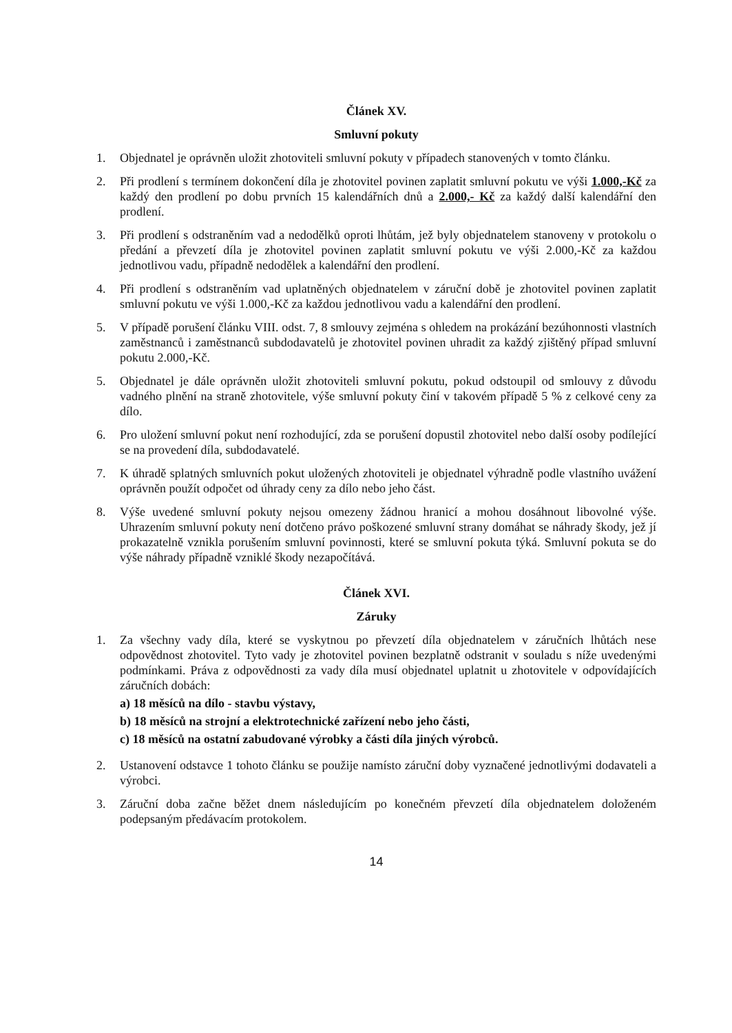Článek XV.
Smluvní pokuty
1. Objednatel je oprávněn uložit zhotoviteli smluvní pokuty v případech stanovených v tomto článku.
2. Při prodlení s termínem dokončení díla je zhotovitel povinen zaplatit smluvní pokutu ve výši 1.000,-Kč za každý den prodlení po dobu prvních 15 kalendářních dnů a 2.000,- Kč za každý další kalendářní den prodlení.
3. Při prodlení s odstraněním vad a nedodělků oproti lhůtám, jež byly objednatelem stanoveny v protokolu o předání a převzetí díla je zhotovitel povinen zaplatit smluvní pokutu ve výši 2.000,-Kč za každou jednotlivou vadu, případně nedodělek a kalendářní den prodlení.
4. Při prodlení s odstraněním vad uplatněných objednatelem v záruční době je zhotovitel povinen zaplatit smluvní pokutu ve výši 1.000,-Kč za každou jednotlivou vadu a kalendářní den prodlení.
5. V případě porušení článku VIII. odst. 7, 8 smlouvy zejména s ohledem na prokázání bezúhonnosti vlastních zaměstnanců i zaměstnanců subdodavatelů je zhotovitel povinen uhradit za každý zjištěný případ smluvní pokutu 2.000,-Kč.
5. Objednatel je dále oprávněn uložit zhotoviteli smluvní pokutu, pokud odstoupil od smlouvy z důvodu vadného plnění na straně zhotovitele, výše smluvní pokuty činí v takovém případě 5 % z celkové ceny za dílo.
6. Pro uložení smluvní pokut není rozhodující, zda se porušení dopustil zhotovitel nebo další osoby podílející se na provedení díla, subdodavatelé.
7. K úhradě splatných smluvních pokut uložených zhotoviteli je objednatel výhradně podle vlastního uvážení oprávněn použít odpočet od úhrady ceny za dílo nebo jeho část.
8. Výše uvedené smluvní pokuty nejsou omezeny žádnou hranicí a mohou dosáhnout libovolné výše. Uhrazením smluvní pokuty není dotčeno právo poškozené smluvní strany domáhat se náhrady škody, jež jí prokazatelně vznikla porušením smluvní povinnosti, které se smluvní pokuta týká. Smluvní pokuta se do výše náhrady případně vzniklé škody nezapočítává.
Článek XVI.
Záruky
1. Za všechny vady díla, které se vyskytnou po převzetí díla objednatelem v záručních lhůtách nese odpovědnost zhotovitel. Tyto vady je zhotovitel povinen bezplatně odstranit v souladu s níže uvedenými podmínkami. Práva z odpovědnosti za vady díla musí objednatel uplatnit u zhotovitele v odpovídajících záručních dobách:
a) 18 měsíců na dílo - stavbu výstavy,
b) 18 měsíců na strojní a elektrotechnické zařízení nebo jeho části,
c) 18 měsíců na ostatní zabudované výrobky a části díla jiných výrobců.
2. Ustanovení odstavce 1 tohoto článku se použije namísto záruční doby vyznačené jednotlivými dodavateli a výrobci.
3. Záruční doba začne běžet dnem následujícím po konečném převzetí díla objednatelem doloženém podepsaným předávacím protokolem.
14